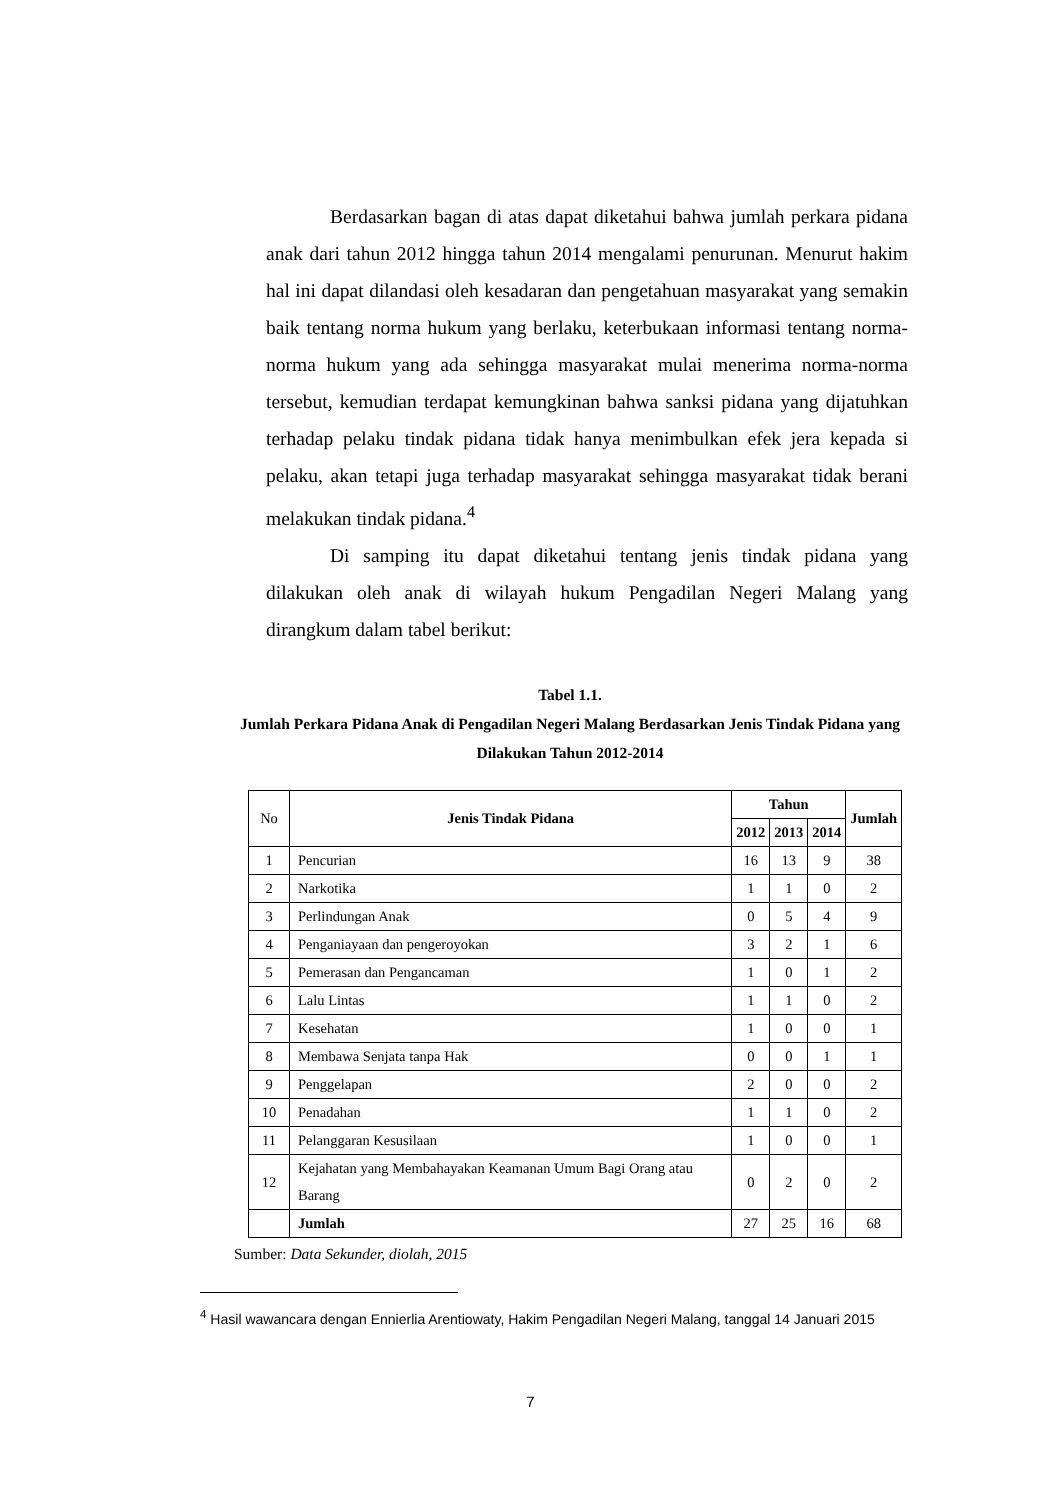Berdasarkan bagan di atas dapat diketahui bahwa jumlah perkara pidana anak dari tahun 2012 hingga tahun 2014 mengalami penurunan. Menurut hakim hal ini dapat dilandasi oleh kesadaran dan pengetahuan masyarakat yang semakin baik tentang norma hukum yang berlaku, keterbukaan informasi tentang norma-norma hukum yang ada sehingga masyarakat mulai menerima norma-norma tersebut, kemudian terdapat kemungkinan bahwa sanksi pidana yang dijatuhkan terhadap pelaku tindak pidana tidak hanya menimbulkan efek jera kepada si pelaku, akan tetapi juga terhadap masyarakat sehingga masyarakat tidak berani melakukan tindak pidana.<sup>4</sup>
Di samping itu dapat diketahui tentang jenis tindak pidana yang dilakukan oleh anak di wilayah hukum Pengadilan Negeri Malang yang dirangkum dalam tabel berikut:
Tabel 1.1.
Jumlah Perkara Pidana Anak di Pengadilan Negeri Malang Berdasarkan Jenis Tindak Pidana yang Dilakukan Tahun 2012-2014
| No | Jenis Tindak Pidana | Tahun | | | Jumlah |
| --- | --- | --- | --- | --- | --- |
| | | 2012 | 2013 | 2014 | |
| 1 | Pencurian | 16 | 13 | 9 | 38 |
| 2 | Narkotika | 1 | 1 | 0 | 2 |
| 3 | Perlindungan Anak | 0 | 5 | 4 | 9 |
| 4 | Penganiayaan dan pengeroyokan | 3 | 2 | 1 | 6 |
| 5 | Pemerasan dan Pengancaman | 1 | 0 | 1 | 2 |
| 6 | Lalu Lintas | 1 | 1 | 0 | 2 |
| 7 | Kesehatan | 1 | 0 | 0 | 1 |
| 8 | Membawa Senjata tanpa Hak | 0 | 0 | 1 | 1 |
| 9 | Penggelapan | 2 | 0 | 0 | 2 |
| 10 | Penadahan | 1 | 1 | 0 | 2 |
| 11 | Pelanggaran Kesusilaan | 1 | 0 | 0 | 1 |
| 12 | Kejahatan yang Membahayakan Keamanan Umum Bagi Orang atau Barang | 0 | 2 | 0 | 2 |
| | Jumlah | 27 | 25 | 16 | 68 |
Sumber: Data Sekunder, diolah, 2015
<sup>4</sup> Hasil wawancara dengan Ennierlia Arentiowaty, Hakim Pengadilan Negeri Malang, tanggal 14 Januari 2015
7